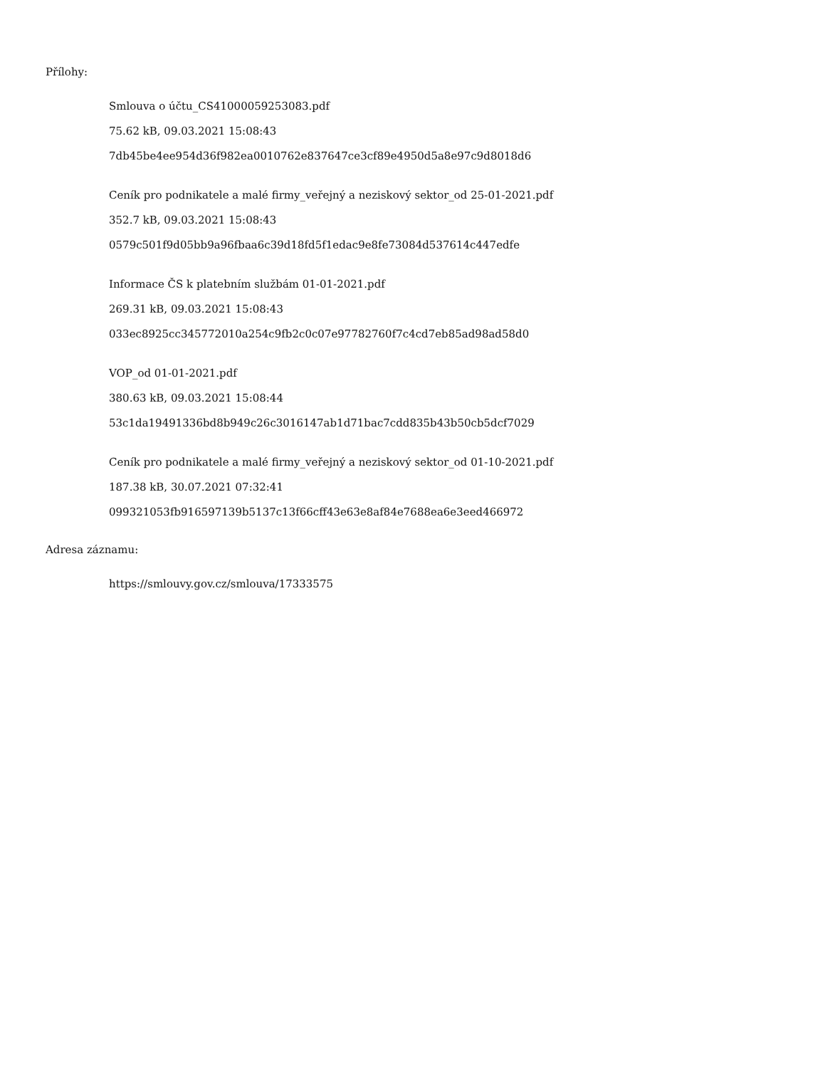Přílohy:
Smlouva o účtu_CS41000059253083.pdf
75.62 kB, 09.03.2021 15:08:43
7db45be4ee954d36f982ea0010762e837647ce3cf89e4950d5a8e97c9d8018d6
Ceník pro podnikatele a malé firmy_veřejný a neziskový sektor_od 25-01-2021.pdf
352.7 kB, 09.03.2021 15:08:43
0579c501f9d05bb9a96fbaa6c39d18fd5f1edac9e8fe73084d537614c447edfe
Informace ČS k platebním službám 01-01-2021.pdf
269.31 kB, 09.03.2021 15:08:43
033ec8925cc345772010a254c9fb2c0c07e97782760f7c4cd7eb85ad98ad58d0
VOP_od 01-01-2021.pdf
380.63 kB, 09.03.2021 15:08:44
53c1da19491336bd8b949c26c3016147ab1d71bac7cdd835b43b50cb5dcf7029
Ceník pro podnikatele a malé firmy_veřejný a neziskový sektor_od 01-10-2021.pdf
187.38 kB, 30.07.2021 07:32:41
099321053fb916597139b5137c13f66cff43e63e8af84e7688ea6e3eed466972
Adresa záznamu:
https://smlouvy.gov.cz/smlouva/17333575